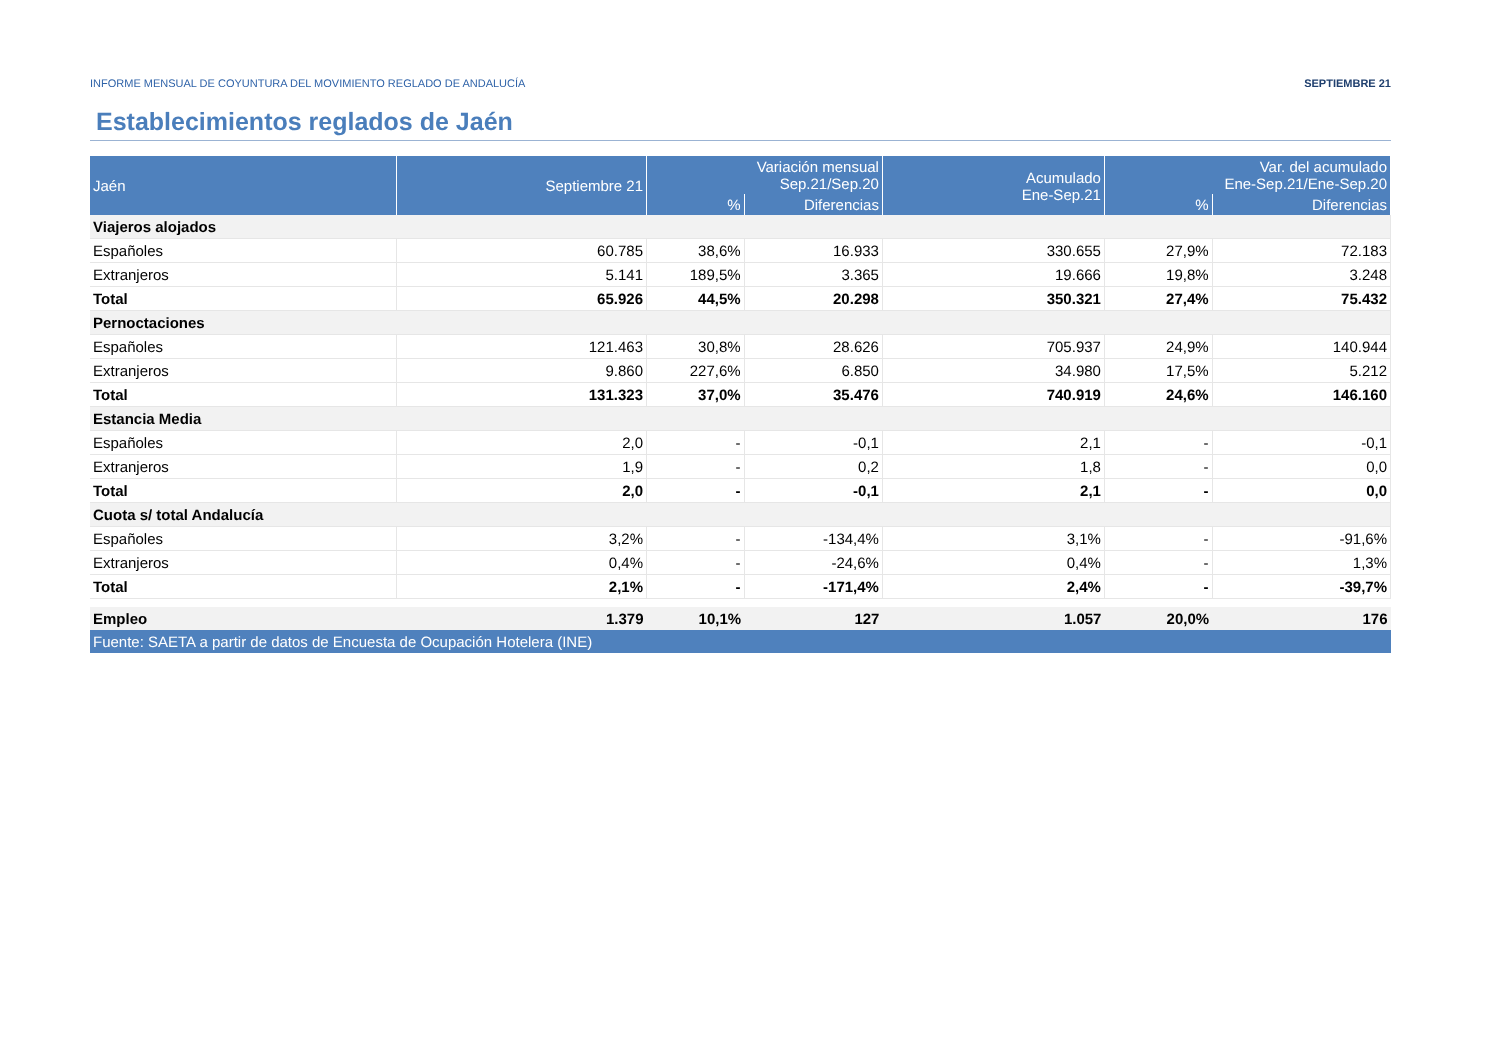INFORME MENSUAL DE COYUNTURA DEL MOVIMIENTO REGLADO DE ANDALUCÍA SEPTIEMBRE 21
Establecimientos reglados de Jaén
| Jaén | Septiembre 21 | Variación mensual Sep.21/Sep.20 | | Acumulado Ene-Sep.21 | Var. del acumulado Ene-Sep.21/Ene-Sep.20 | |
| --- | --- | --- | --- | --- | --- | --- |
| | | % | Diferencias | | % | Diferencias |
| Viajeros alojados | | | | | | |
| Españoles | 60.785 | 38,6% | 16.933 | 330.655 | 27,9% | 72.183 |
| Extranjeros | 5.141 | 189,5% | 3.365 | 19.666 | 19,8% | 3.248 |
| Total | 65.926 | 44,5% | 20.298 | 350.321 | 27,4% | 75.432 |
| Pernoctaciones | | | | | | |
| Españoles | 121.463 | 30,8% | 28.626 | 705.937 | 24,9% | 140.944 |
| Extranjeros | 9.860 | 227,6% | 6.850 | 34.980 | 17,5% | 5.212 |
| Total | 131.323 | 37,0% | 35.476 | 740.919 | 24,6% | 146.160 |
| Estancia Media | | | | | | |
| Españoles | 2,0 | - | -0,1 | 2,1 | - | -0,1 |
| Extranjeros | 1,9 | - | 0,2 | 1,8 | - | 0,0 |
| Total | 2,0 | - | -0,1 | 2,1 | - | 0,0 |
| Cuota s/ total Andalucía | | | | | | |
| Españoles | 3,2% | - | -134,4% | 3,1% | - | -91,6% |
| Extranjeros | 0,4% | - | -24,6% | 0,4% | - | 1,3% |
| Total | 2,1% | - | -171,4% | 2,4% | - | -39,7% |
| Empleo | 1.379 | 10,1% | 127 | 1.057 | 20,0% | 176 |
| Fuente: SAETA a partir de datos de Encuesta de Ocupación Hotelera (INE) | | | | | | |